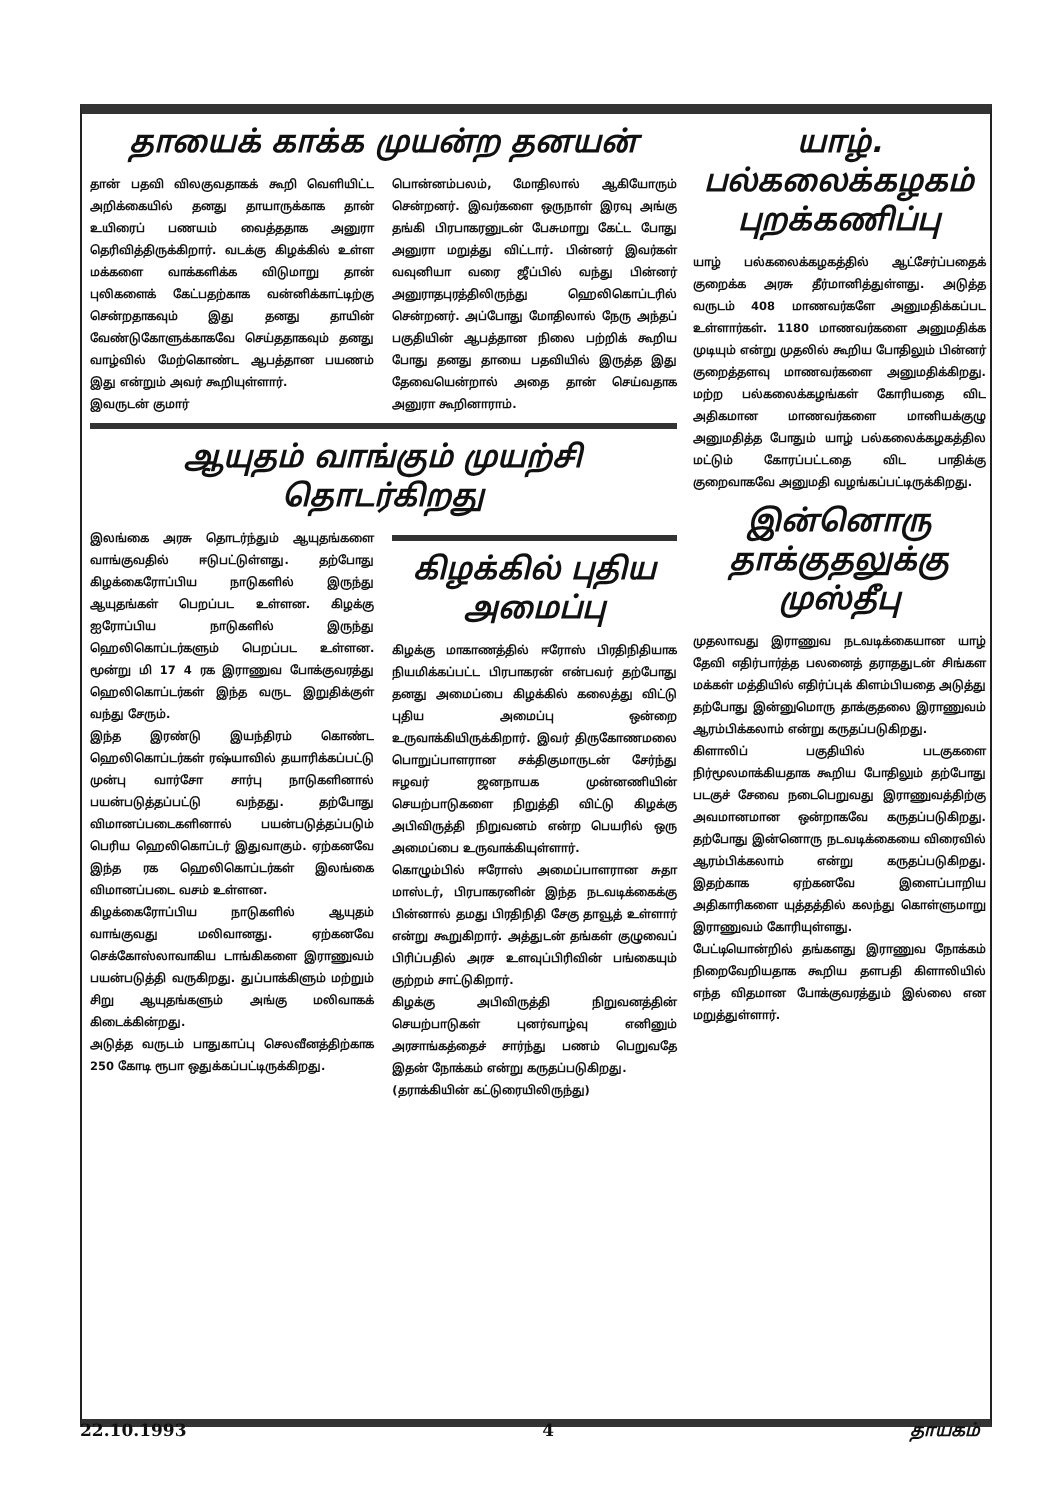தாயைக் காக்க முயன்ற தனயன்
தான் பதவி விலகுவதாகக் கூறி வெளியிட்ட அறிக்கையில் தனது தாயாருக்காக தான் உயிரைப் பணயம் வைத்ததாக அனுரா தெரிவித்திருக்கிறார். வடக்கு கிழக்கில் உள்ள மக்களை வாக்களிக்க விடுமாறு தான் புலிகளைக் கேட்பதற்காக வன்னிக்காட்டிற்கு சென்றதாகவும் இது தனது தாயின் வேண்டுகோளுக்காகவே செய்ததாகவும் தனது வாழ்வில் மேற்கொண்ட ஆபத்தான பயணம் இது என்றும் அவர் கூறியுள்ளார்.
இவருடன் குமார்
பொன்னம்பலம், மோதிலால் ஆகியோரும் சென்றனர். இவர்களை ஒருநாள் இரவு அங்கு தங்கி பிரபாகரனுடன் பேசுமாறு கேட்ட போது அனுரா மறுத்து விட்டார். பின்னர் இவர்கள் வவுனியா வரை ஜீப்பில் வந்து பின்னர் அனுராதபுரத்திலிருந்து ஹெலிகொப்டரில் சென்றனர். அப்போது மோதிலால் நேரு அந்தப் பகுதியின் ஆபத்தான நிலை பற்றிக் கூறிய போது தனது தாயை பதவியில் இருத்த இது தேவையென்றால் அதை தான் செய்வதாக அனுரா கூறினாராம்.
ஆயுதம் வாங்கும் முயற்சி தொடர்கிறது
இலங்கை அரசு தொடர்ந்தும் ஆயுதங்களை வாங்குவதில் ஈடுபட்டுள்ளது. தற்போது கிழக்கைரோப்பிய நாடுகளில் இருந்து ஆயுதங்கள் பெறப்பட உள்ளன. கிழக்கு ஐரோப்பிய நாடுகளில் இருந்து ஹெலிகொப்டர்களும் பெறப்பட உள்ளன. மூன்று மி 17 4 ரக இராணுவ போக்குவரத்து ஹெலிகொப்டர்கள் இந்த வருட இறுதிக்குள் வந்து சேரும்.
இந்த இரண்டு இயந்திரம் கொண்ட ஹெலிகொப்டர்கள் ரஷ்யாவில் தயாரிக்கப்பட்டு முன்பு வார்சோ சார்பு நாடுகளினால் பயன்படுத்தப்பட்டு வந்தது. தற்போது விமானப்படைகளினால் பயன்படுத்தப்படும் பெரிய ஹெலிகொப்டர் இதுவாகும். ஏற்கனவே இந்த ரக ஹெலிகொப்டர்கள் இலங்கை விமானப்படை வசம் உள்ளன.
கிழக்கைரோப்பிய நாடுகளில் ஆயுதம் வாங்குவது மலிவானது. ஏற்கனவே செக்கோஸ்லாவாகிய டாங்கிகளை இராணுவம் பயன்படுத்தி வருகிறது. துப்பாக்கிளும் மற்றும் சிறு ஆயுதங்களும் அங்கு மலிவாகக் கிடைக்கின்றது.
அடுத்த வருடம் பாதுகாப்பு செலவீனத்திற்காக 250 கோடி ரூபா ஒதுக்கப்பட்டிருக்கிறது.
கிழக்கில் புதிய அமைப்பு
கிழக்கு மாகாணத்தில் ஈரோஸ் பிரதிநிதியாக நியமிக்கப்பட்ட பிரபாகரன் என்பவர் தற்போது தனது அமைப்பை கிழக்கில் கலைத்து விட்டு புதிய அமைப்பு ஒன்றை உருவாக்கியிருக்கிறார். இவர் திருகோணமலை பொறுப்பாளரான சக்திகுமாருடன் சேர்ந்து ஈழவர் ஜனநாயக முன்னணியின் செயற்பாடுகளை நிறுத்தி விட்டு கிழக்கு அபிவிருத்தி நிறுவனம் என்ற பெயரில் ஒரு அமைப்பை உருவாக்கியுள்ளார்.
கொழும்பில் ஈரோஸ் அமைப்பாளரான சுதா மாஸ்டர், பிரபாகரனின் இந்த நடவடிக்கைக்கு பின்னால் தமது பிரதிநிதி சேகு தாவூத் உள்ளார் என்று கூறுகிறார். அத்துடன் தங்கள் குழுவைப் பிரிப்பதில் அரச உளவுப்பிரிவின் பங்கையும் குற்றம் சாட்டுகிறார்.
கிழக்கு அபிவிருத்தி நிறுவனத்தின் செயற்பாடுகள் புனர்வாழ்வு எனினும் அரசாங்கத்தைச் சார்ந்து பணம் பெறுவதே இதன் நோக்கம் என்று கருதப்படுகிறது.
(தராக்கியின் கட்டுரையிலிருந்து)
யாழ். பல்கலைக்கழகம் புறக்கணிப்பு
யாழ் பல்கலைக்கழகத்தில் ஆட்சேர்ப்பதைக் குறைக்க அரசு தீர்மானித்துள்ளது. அடுத்த வருடம் 408 மாணவர்களே அனுமதிக்கப்பட உள்ளார்கள். 1180 மாணவர்களை அனுமதிக்க முடியும் என்று முதலில் கூறிய போதிலும் பின்னர் குறைத்தளவு மாணவர்களை அனுமதிக்கிறது. மற்ற பல்கலைக்கழங்கள் கோரியதை விட அதிகமான மாணவர்களை மானியக்குழு அனுமதித்த போதும் யாழ் பல்கலைக்கழகத்தில மட்டும் கோரப்பட்டதை விட பாதிக்கு குறைவாகவே அனுமதி வழங்கப்பட்டிருக்கிறது.
இன்னொரு தாக்குதலுக்கு முஸ்தீபு
முதலாவது இராணுவ நடவடிக்கையான யாழ் தேவி எதிர்பார்த்த பலனைத் தராததுடன் சிங்கள மக்கள் மத்தியில் எதிர்ப்புக் கிளம்பியதை அடுத்து தற்போது இன்னுமொரு தாக்குதலை இராணுவம் ஆரம்பிக்கலாம் என்று கருதப்படுகிறது.
கிளாலிப் பகுதியில் படகுகளை நிர்மூலமாக்கியதாக கூறிய போதிலும் தற்போது படகுச் சேவை நடைபெறுவது இராணுவத்திற்கு அவமானமான ஒன்றாகவே கருதப்படுகிறது. தற்போது இன்னொரு நடவடிக்கையை விரைவில் ஆரம்பிக்கலாம் என்று கருதப்படுகிறது. இதற்காக ஏற்கனவே இளைப்பாறிய அதிகாரிகளை யுத்தத்தில் கலந்து கொள்ளுமாறு இராணுவம் கோரியுள்ளது.
பேட்டியொன்றில் தங்களது இராணுவ நோக்கம் நிறைவேறியதாக கூறிய தளபதி கிளாலியில் எந்த விதமான போக்குவரத்தும் இல்லை என மறுத்துள்ளார்.
22.10.1993 4 தாயகம்